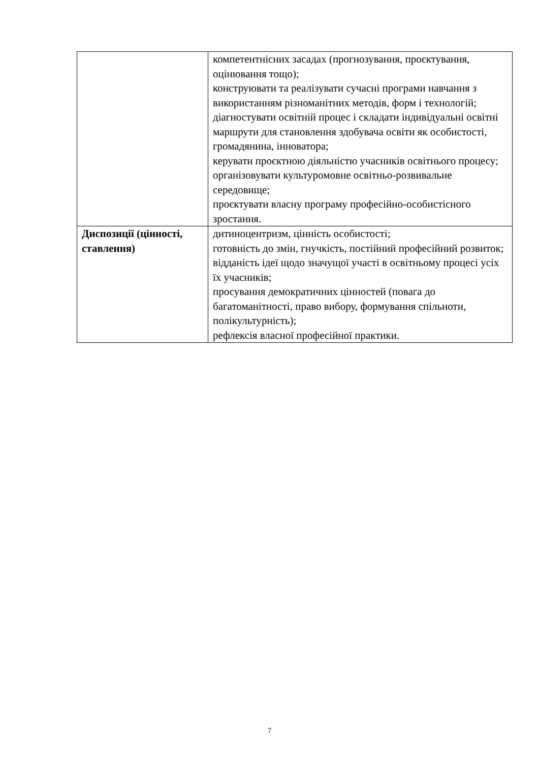| | компетентнісних засадах (прогнозування, проєктування, оцінювання тощо); конструювати та реалізувати сучасні програми навчання з використанням різноманітних методів, форм і технологій; діагностувати освітній процес і складати індивідуальні освітні маршрути для становлення здобувача освіти як особистості, громадянина, інноватора; керувати проєктною діяльністю учасників освітнього процесу; організовувати культуромовне освітньо-розвивальне середовище; проєктувати власну програму професійно-особистісного зростання. |
| Диспозиції (цінності, ставлення) | дитиноцентризм, цінність особистості; готовність до змін, гнучкість, постійний професійний розвиток; відданість ідеї щодо значущої участі в освітньому процесі усіх їх учасників; просування демократичних цінностей (повага до багатоманітності, право вибору, формування спільноти, полікультурність); рефлексія власної професійної практики. |
7